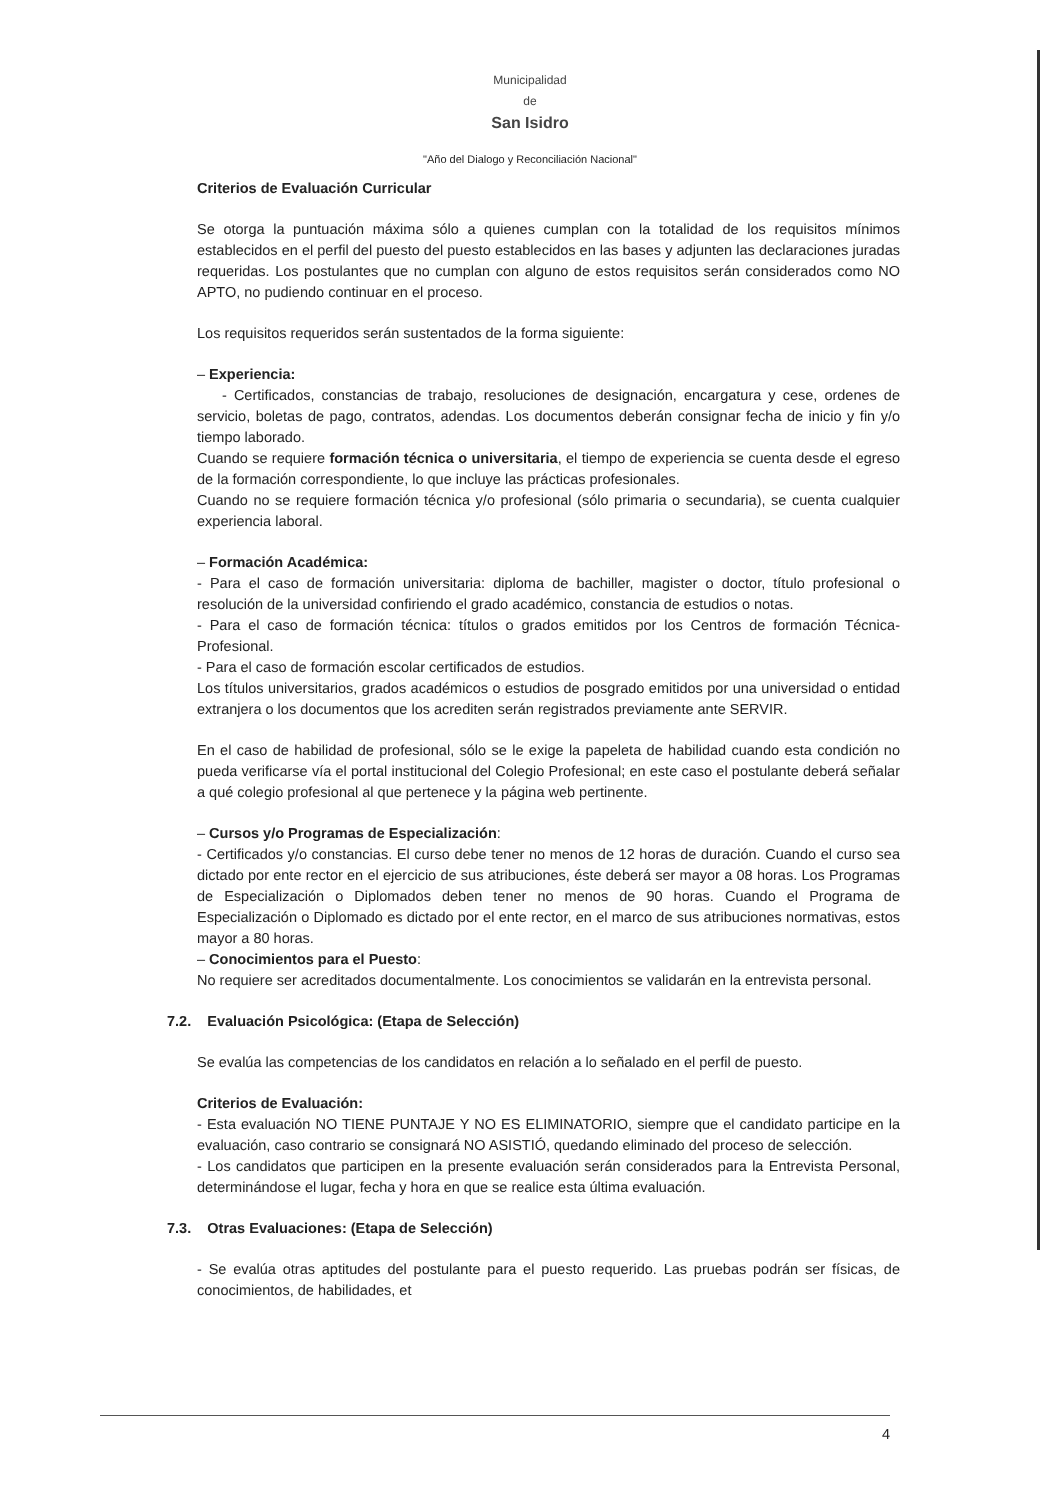Municipalidad
de
San Isidro
"Año del Dialogo y Reconciliación Nacional"
Criterios de Evaluación Curricular
Se otorga la puntuación máxima sólo a quienes cumplan con la totalidad de los requisitos mínimos establecidos en el perfil del puesto del puesto establecidos en las bases y adjunten las declaraciones juradas requeridas. Los postulantes que no cumplan con alguno de estos requisitos serán considerados como NO APTO, no pudiendo continuar en el proceso.
Los requisitos requeridos serán sustentados de la forma siguiente:
– Experiencia:
- Certificados, constancias de trabajo, resoluciones de designación, encargatura y cese, ordenes de servicio, boletas de pago, contratos, adendas. Los documentos deberán consignar fecha de inicio y fin y/o tiempo laborado.
Cuando se requiere formación técnica o universitaria, el tiempo de experiencia se cuenta desde el egreso de la formación correspondiente, lo que incluye las prácticas profesionales.
Cuando no se requiere formación técnica y/o profesional (sólo primaria o secundaria), se cuenta cualquier experiencia laboral.
– Formación Académica:
- Para el caso de formación universitaria: diploma de bachiller, magister o doctor, título profesional o resolución de la universidad confiriendo el grado académico, constancia de estudios o notas.
- Para el caso de formación técnica: títulos o grados emitidos por los Centros de formación Técnica-Profesional.
- Para el caso de formación escolar certificados de estudios.
Los títulos universitarios, grados académicos o estudios de posgrado emitidos por una universidad o entidad extranjera o los documentos que los acrediten serán registrados previamente ante SERVIR.
En el caso de habilidad de profesional, sólo se le exige la papeleta de habilidad cuando esta condición no pueda verificarse vía el portal institucional del Colegio Profesional; en este caso el postulante deberá señalar a qué colegio profesional al que pertenece y la página web pertinente.
– Cursos y/o Programas de Especialización:
- Certificados y/o constancias. El curso debe tener no menos de 12 horas de duración. Cuando el curso sea dictado por ente rector en el ejercicio de sus atribuciones, éste deberá ser mayor a 08 horas. Los Programas de Especialización o Diplomados deben tener no menos de 90 horas. Cuando el Programa de Especialización o Diplomado es dictado por el ente rector, en el marco de sus atribuciones normativas, estos mayor a 80 horas.
– Conocimientos para el Puesto:
No requiere ser acreditados documentalmente. Los conocimientos se validarán en la entrevista personal.
7.2. Evaluación Psicológica: (Etapa de Selección)
Se evalúa las competencias de los candidatos en relación a lo señalado en el perfil de puesto.
Criterios de Evaluación:
- Esta evaluación NO TIENE PUNTAJE Y NO ES ELIMINATORIO, siempre que el candidato participe en la evaluación, caso contrario se consignará NO ASISTIÓ, quedando eliminado del proceso de selección.
- Los candidatos que participen en la presente evaluación serán considerados para la Entrevista Personal, determinándose el lugar, fecha y hora en que se realice esta última evaluación.
7.3. Otras Evaluaciones: (Etapa de Selección)
- Se evalúa otras aptitudes del postulante para el puesto requerido. Las pruebas podrán ser físicas, de conocimientos, de habilidades, et
4